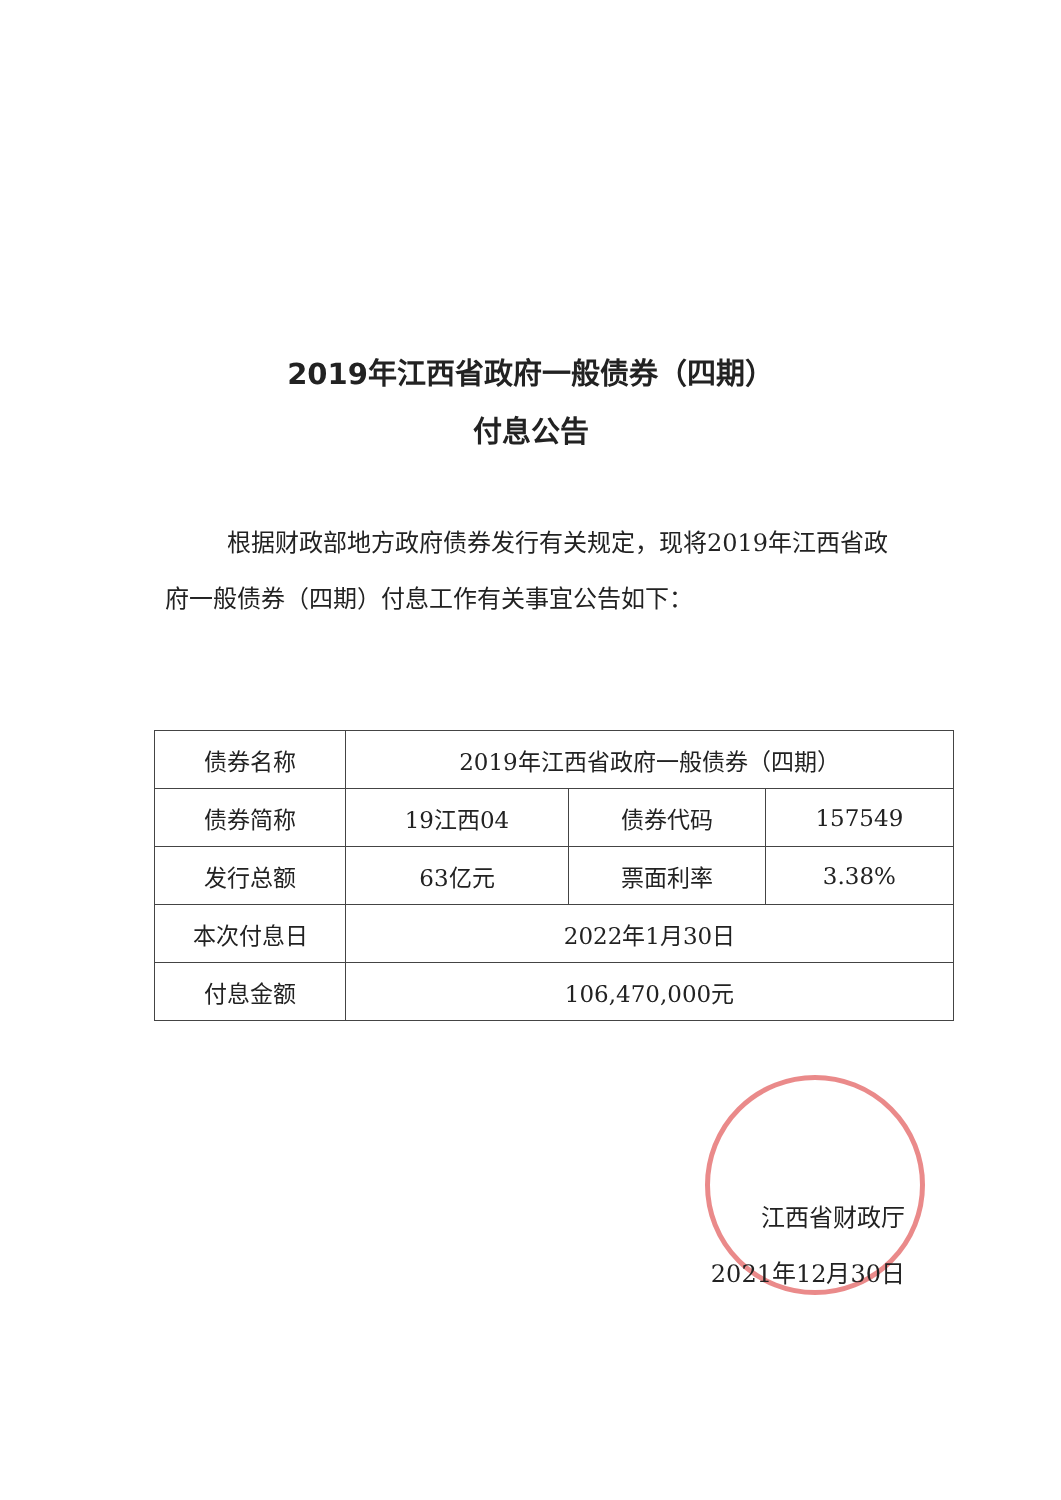2019年江西省政府一般债券（四期）
付息公告
根据财政部地方政府债券发行有关规定，现将2019年江西省政府一般债券（四期）付息工作有关事宜公告如下：
| 债券名称 | 2019年江西省政府一般债券（四期） | | |
| 债券简称 | 19江西04 | 债券代码 | 157549 |
| 发行总额 | 63亿元 | 票面利率 | 3.38% |
| 本次付息日 | 2022年1月30日 | | |
| 付息金额 | 106,470,000元 | | |
江西省财政厅
2021年12月30日